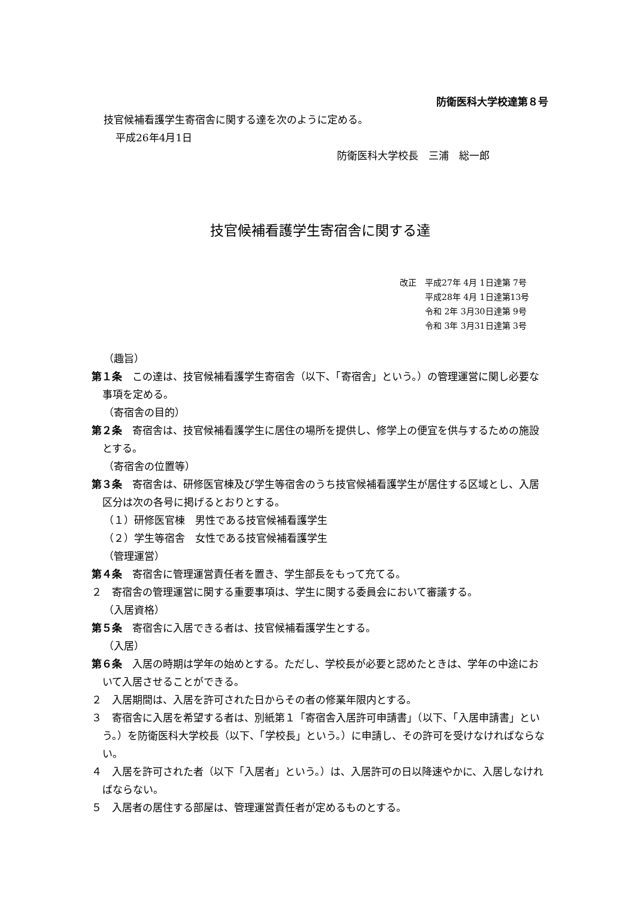防衛医科大学校達第８号
技官候補看護学生寄宿舎に関する達を次のように定める。
平成26年4月1日
防衛医科大学校長　三浦　総一郎
技官候補看護学生寄宿舎に関する達
改正　平成27年 4月 1日達第 7号
　　　平成28年 4月 1日達第13号
　　　令和 2年 3月30日達第 9号
　　　令和 3年 3月31日達第 3号
（趣旨）
第１条　この達は、技官候補看護学生寄宿舎（以下、「寄宿舎」という。）の管理運営に関し必要な事項を定める。
（寄宿舎の目的）
第２条　寄宿舎は、技官候補看護学生に居住の場所を提供し、修学上の便宜を供与するための施設とする。
（寄宿舎の位置等）
第３条　寄宿舎は、研修医官棟及び学生等宿舎のうち技官候補看護学生が居住する区域とし、入居区分は次の各号に掲げるとおりとする。
（１）研修医官棟　男性である技官候補看護学生
（２）学生等宿舎　女性である技官候補看護学生
（管理運営）
第４条　寄宿舎に管理運営責任者を置き、学生部長をもって充てる。
２　寄宿舎の管理運営に関する重要事項は、学生に関する委員会において審議する。
（入居資格）
第５条　寄宿舎に入居できる者は、技官候補看護学生とする。
（入居）
第６条　入居の時期は学年の始めとする。ただし、学校長が必要と認めたときは、学年の中途において入居させることができる。
２　入居期間は、入居を許可された日からその者の修業年限内とする。
３　寄宿舎に入居を希望する者は、別紙第１「寄宿舎入居許可申請書」（以下、「入居申請書」という。）を防衛医科大学校長（以下、「学校長」という。）に申請し、その許可を受けなければならない。
４　入居を許可された者（以下「入居者」という。）は、入居許可の日以降速やかに、入居しなければならない。
５　入居者の居住する部屋は、管理運営責任者が定めるものとする。